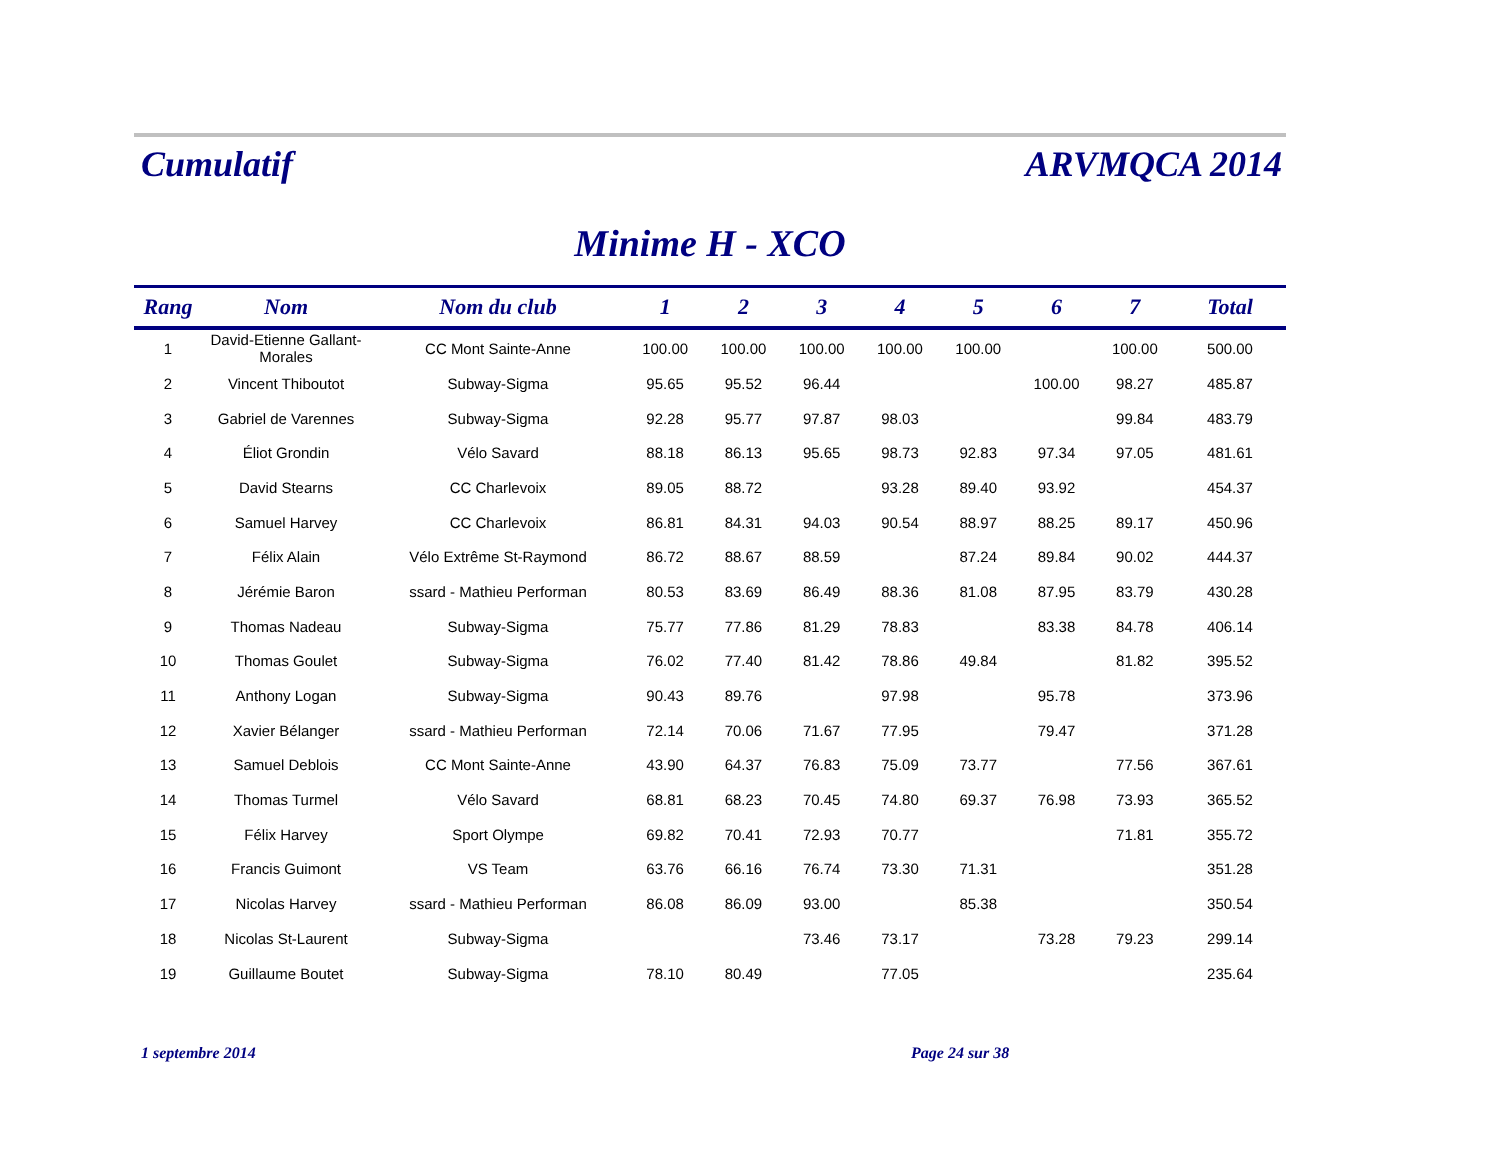Cumulatif
ARVMQCA 2014
Minime H - XCO
| Rang | Nom | Nom du club | 1 | 2 | 3 | 4 | 5 | 6 | 7 | Total |
| --- | --- | --- | --- | --- | --- | --- | --- | --- | --- | --- |
| 1 | David-Etienne Gallant-Morales | CC Mont Sainte-Anne | 100.00 | 100.00 | 100.00 | 100.00 | 100.00 | | 100.00 | 500.00 |
| 2 | Vincent Thiboutot | Subway-Sigma | 95.65 | 95.52 | 96.44 | | | 100.00 | 98.27 | 485.87 |
| 3 | Gabriel de Varennes | Subway-Sigma | 92.28 | 95.77 | 97.87 | 98.03 | | | 99.84 | 483.79 |
| 4 | Éliot Grondin | Vélo Savard | 88.18 | 86.13 | 95.65 | 98.73 | 92.83 | 97.34 | 97.05 | 481.61 |
| 5 | David Stearns | CC Charlevoix | 89.05 | 88.72 | | 93.28 | 89.40 | 93.92 | | 454.37 |
| 6 | Samuel Harvey | CC Charlevoix | 86.81 | 84.31 | 94.03 | 90.54 | 88.97 | 88.25 | 89.17 | 450.96 |
| 7 | Félix Alain | Vélo Extrême St-Raymond | 86.72 | 88.67 | 88.59 | | 87.24 | 89.84 | 90.02 | 444.37 |
| 8 | Jérémie Baron | ssard - Mathieu Performan | 80.53 | 83.69 | 86.49 | 88.36 | 81.08 | 87.95 | 83.79 | 430.28 |
| 9 | Thomas Nadeau | Subway-Sigma | 75.77 | 77.86 | 81.29 | 78.83 | | 83.38 | 84.78 | 406.14 |
| 10 | Thomas Goulet | Subway-Sigma | 76.02 | 77.40 | 81.42 | 78.86 | 49.84 | | 81.82 | 395.52 |
| 11 | Anthony Logan | Subway-Sigma | 90.43 | 89.76 | | 97.98 | | 95.78 | | 373.96 |
| 12 | Xavier Bélanger | ssard - Mathieu Performan | 72.14 | 70.06 | 71.67 | 77.95 | | 79.47 | | 371.28 |
| 13 | Samuel Deblois | CC Mont Sainte-Anne | 43.90 | 64.37 | 76.83 | 75.09 | 73.77 | | 77.56 | 367.61 |
| 14 | Thomas Turmel | Vélo Savard | 68.81 | 68.23 | 70.45 | 74.80 | 69.37 | 76.98 | 73.93 | 365.52 |
| 15 | Félix Harvey | Sport Olympe | 69.82 | 70.41 | 72.93 | 70.77 | | | 71.81 | 355.72 |
| 16 | Francis Guimont | VS Team | 63.76 | 66.16 | 76.74 | 73.30 | 71.31 | | | 351.28 |
| 17 | Nicolas Harvey | ssard - Mathieu Performan | 86.08 | 86.09 | 93.00 | | 85.38 | | | 350.54 |
| 18 | Nicolas St-Laurent | Subway-Sigma | | | 73.46 | 73.17 | | 73.28 | 79.23 | 299.14 |
| 19 | Guillaume Boutet | Subway-Sigma | 78.10 | 80.49 | | 77.05 | | | | 235.64 |
1 septembre 2014 Page 24 sur 38